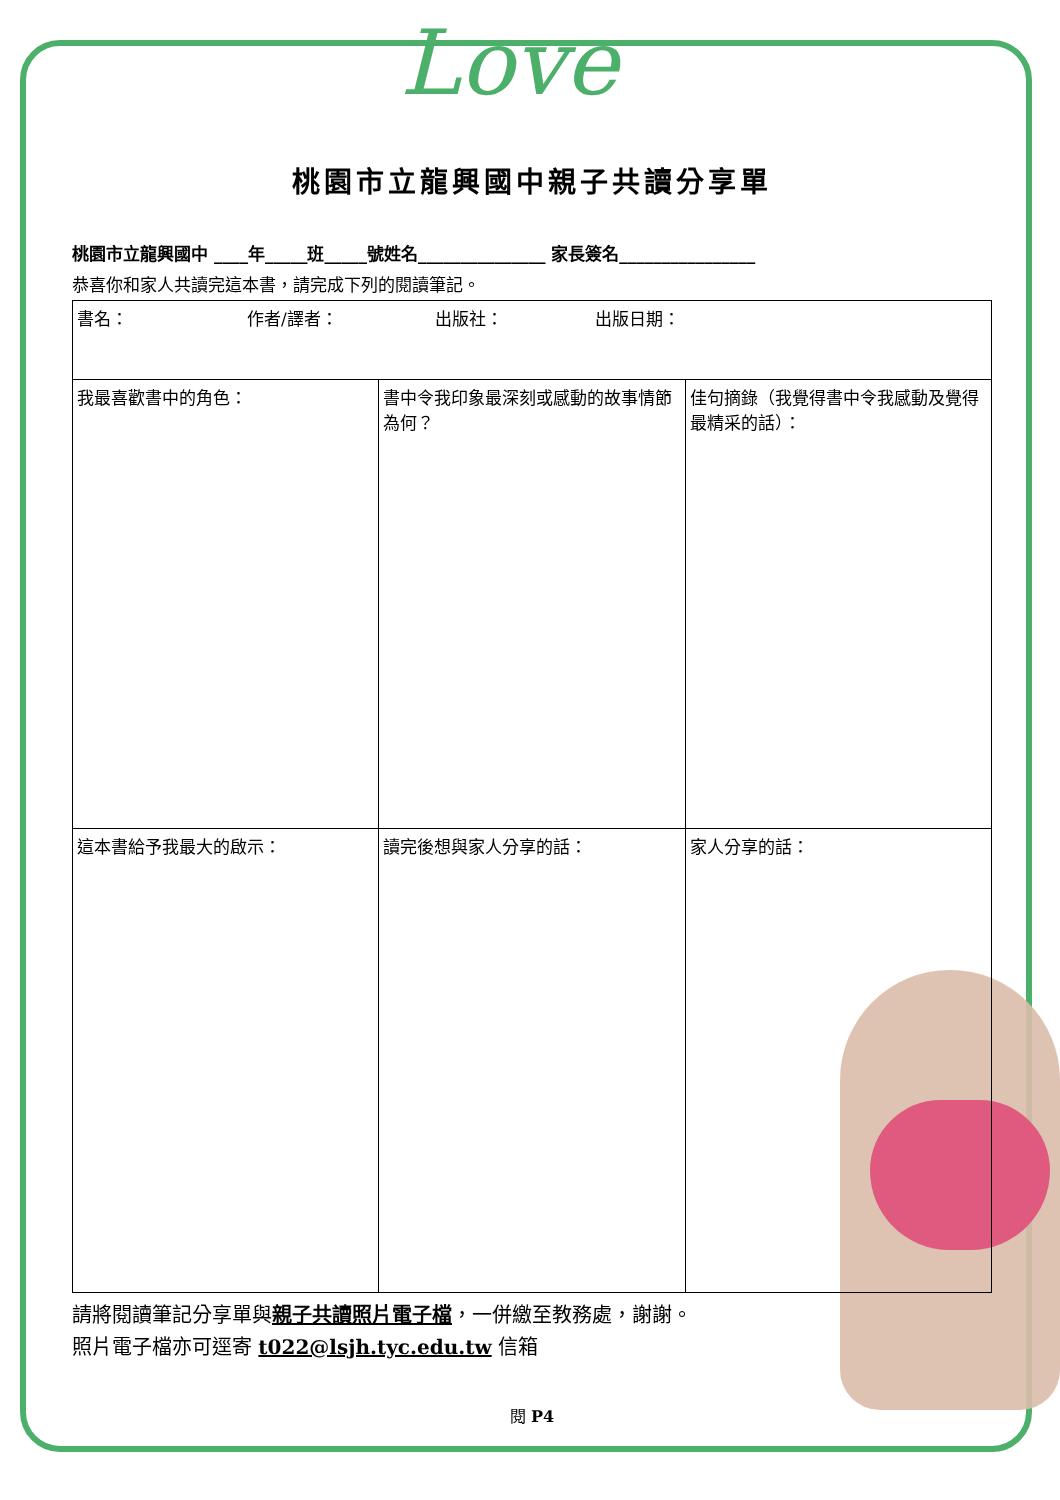Love
桃園市立龍興國中親子共讀分享單
桃園市立龍興國中 ____年_____班_____號姓名_______________ 家長簽名________________
恭喜你和家人共讀完這本書，請完成下列的閱讀筆記。
| 書名： 作者/譯者： 出版社： 出版日期： | | |
| 我最喜歡書中的角色： | 書中令我印象最深刻或感動的故事情節為何？ | 佳句摘錄（我覺得書中令我感動及覺得最精采的話）： |
| 這本書給予我最大的啟示： | 讀完後想與家人分享的話： | 家人分享的話： |
請將閱讀筆記分享單與親子共讀照片電子檔，一併繳至教務處，謝謝。
照片電子檔亦可逕寄 t022@lsjh.tyc.edu.tw 信箱
閱 P4